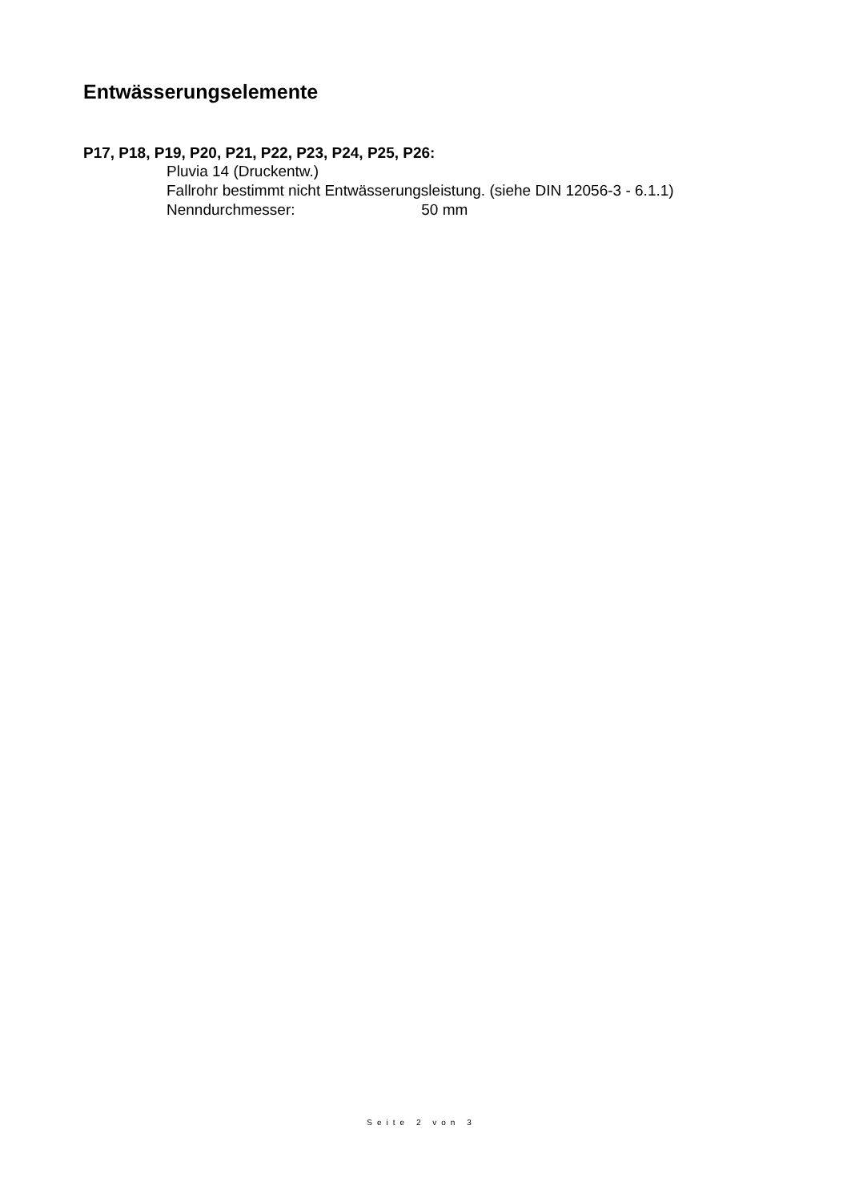Entwässerungselemente
P17, P18, P19, P20, P21, P22, P23, P24, P25, P26:
Pluvia 14 (Druckentw.)
Fallrohr bestimmt nicht Entwässerungsleistung. (siehe DIN 12056-3 - 6.1.1)
Nenndurchmesser: 50 mm
Seite 2 von 3